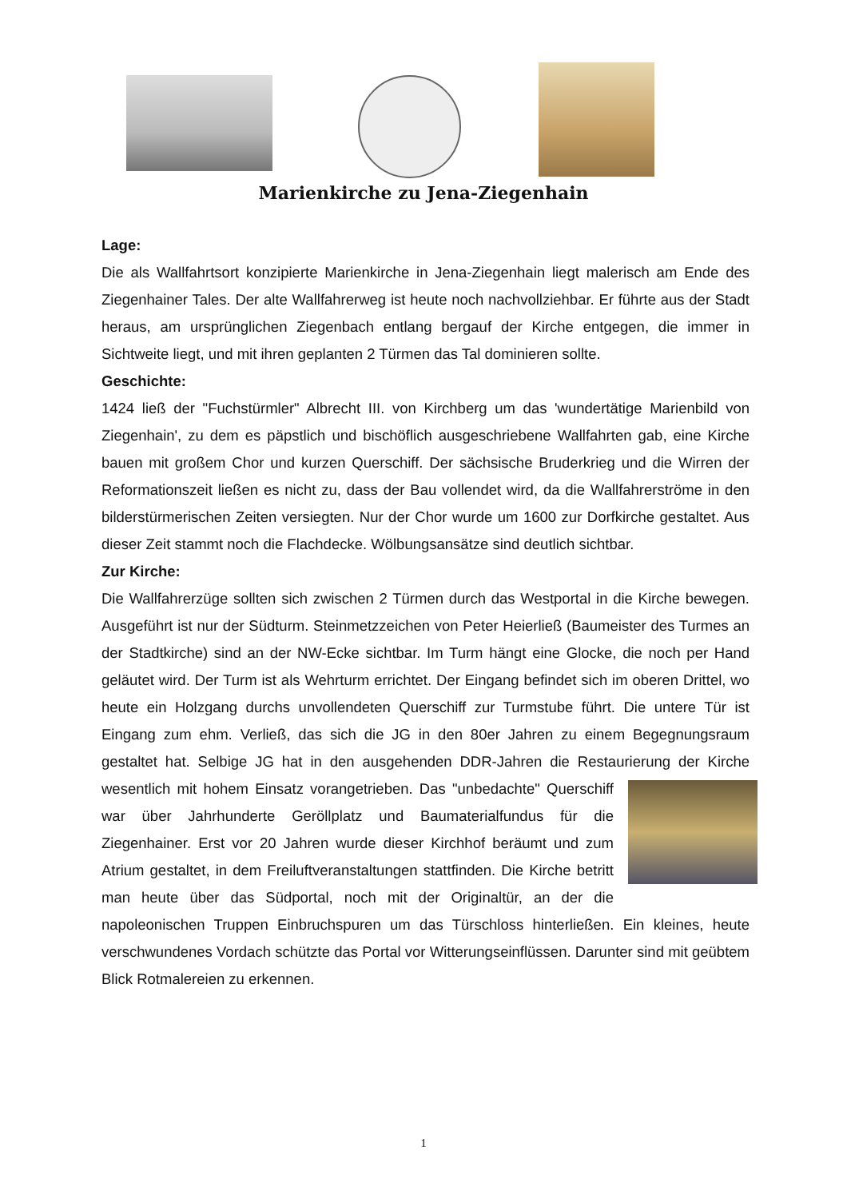Marienkirche zu Jena-Ziegenhain
Lage:
Die als Wallfahrtsort konzipierte Marienkirche in Jena-Ziegenhain liegt malerisch am Ende des Ziegenhainer Tales. Der alte Wallfahrerweg ist heute noch nachvollziehbar. Er führte aus der Stadt heraus, am ursprünglichen Ziegenbach entlang bergauf der Kirche entgegen, die immer in Sichtweite liegt, und mit ihren geplanten 2 Türmen das Tal dominieren sollte.
Geschichte:
1424 ließ der "Fuchstürmler" Albrecht III. von Kirchberg um das 'wundertätige Marienbild von Ziegenhain', zu dem es päpstlich und bischöflich ausgeschriebene Wallfahrten gab, eine Kirche bauen mit großem Chor und kurzen Querschiff. Der sächsische Bruderkrieg und die Wirren der Reformationszeit ließen es nicht zu, dass der Bau vollendet wird, da die Wallfahrerströme in den bilderstürmerischen Zeiten versiegten. Nur der Chor wurde um 1600 zur Dorfkirche gestaltet. Aus dieser Zeit stammt noch die Flachdecke. Wölbungsansätze sind deutlich sichtbar.
Zur Kirche:
Die Wallfahrerzüge sollten sich zwischen 2 Türmen durch das Westportal in die Kirche bewegen. Ausgeführt ist nur der Südturm. Steinmetzzeichen von Peter Heierließ (Baumeister des Turmes an der Stadtkirche) sind an der NW-Ecke sichtbar. Im Turm hängt eine Glocke, die noch per Hand geläutet wird. Der Turm ist als Wehrturm errichtet. Der Eingang befindet sich im oberen Drittel, wo heute ein Holzgang durchs unvollendeten Querschiff zur Turmstube führt. Die untere Tür ist Eingang zum ehm. Verließ, das sich die JG in den 80er Jahren zu einem Begegnungsraum gestaltet hat. Selbige JG hat in den ausgehenden DDR-Jahren die Restaurierung der Kirche wesentlich mit hohem Einsatz vorangetrieben. Das "unbedachte" Querschiff war über Jahrhunderte Geröllplatz und Baumaterialfundus für die Ziegenhainer. Erst vor 20 Jahren wurde dieser Kirchhof beräumt und zum Atrium gestaltet, in dem Freiluftveranstaltungen stattfinden. Die Kirche betritt man heute über das Südportal, noch mit der Originaltür, an der die napoleonischen Truppen Einbruchspuren um das Türschloss hinterließen. Ein kleines, heute verschwundenes Vordach schützte das Portal vor Witterungseinflüssen. Darunter sind mit geübtem Blick Rotmalereien zu erkennen.
1